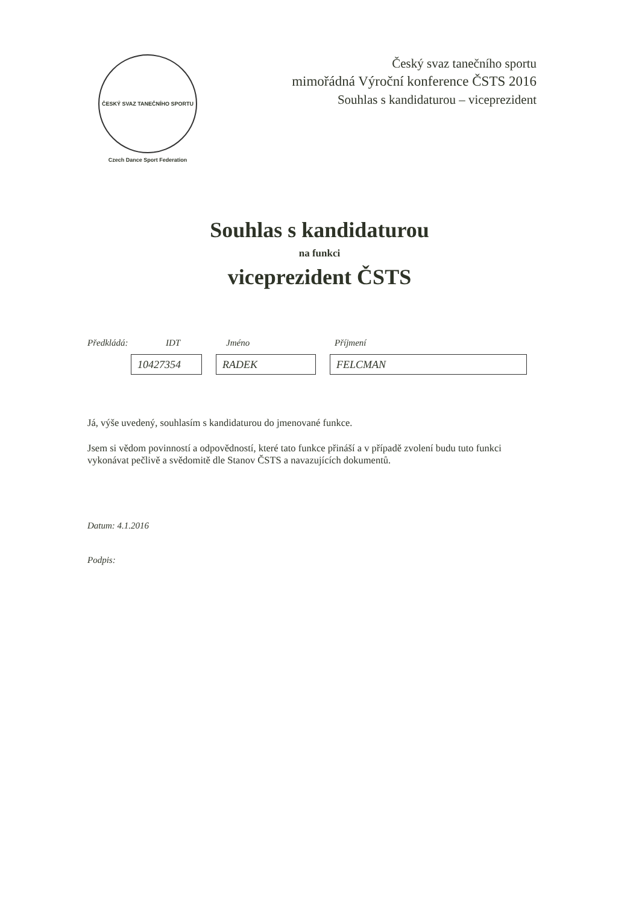ČESKÝ SVAZ TANEČNÍHO SPORTU
Czech Dance Sport Federation
Český svaz tanečního sportu
mimořádná Výroční konference ČSTS 2016
Souhlas s kandidaturou – viceprezident
Souhlas s kandidaturou
na funkci
viceprezident ČSTS
Předkládá: IDT Jméno Příjmení
10427354 RADEK FELCMAN
Já, výše uvedený, souhlasím s kandidaturou do jmenované funkce.
Jsem si vědom povinností a odpovědností, které tato funkce přináší a v případě zvolení budu tuto funkci vykonávat pečlivě a svědomitě dle Stanov ČSTS a navazujících dokumentů.
Datum: 4.1.2016
Podpis: